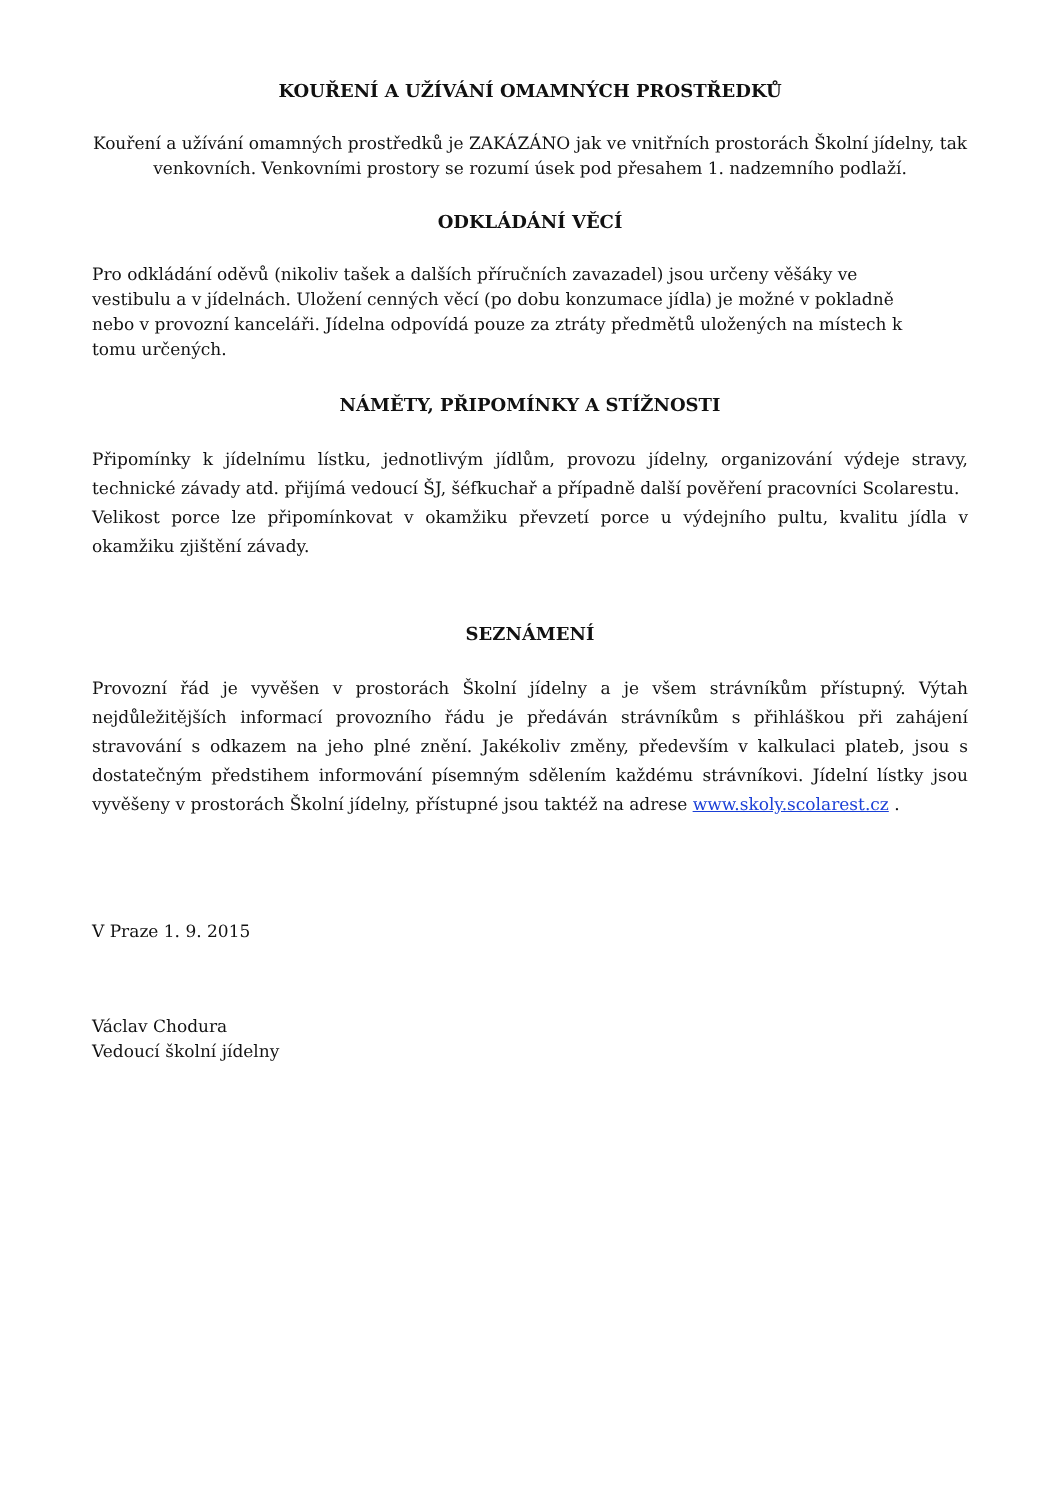KOUŘENÍ A UŽÍVÁNÍ OMAMNÝCH PROSTŘEDKŮ
Kouření a užívání omamných prostředků je ZAKÁZÁNO jak ve vnitřních prostorách Školní jídelny, tak venkovních. Venkovními prostory se rozumí úsek pod přesahem 1. nadzemního podlaží.
ODKLÁDÁNÍ VĚCÍ
Pro odkládání oděvů (nikoliv tašek a dalších příručních zavazadel) jsou určeny věšáky ve vestibulu a v jídelnách. Uložení cenných věcí (po dobu konzumace jídla) je možné v pokladně nebo v provozní kanceláři. Jídelna odpovídá pouze za ztráty předmětů uložených na místech k tomu určených.
NÁMĚTY, PŘIPOMÍNKY A STÍŽNOSTI
Připomínky k jídelnímu lístku, jednotlivým jídlům, provozu jídelny, organizování výdeje stravy, technické závady atd. přijímá vedoucí ŠJ, šéfkuchař a případně další pověření pracovníci Scolarestu.
Velikost porce lze připomínkovat v okamžiku převzetí porce u výdejního pultu, kvalitu jídla v okamžiku zjištění závady.
SEZNÁMENÍ
Provozní řád je vyvěšen v prostorách Školní jídelny a je všem strávníkům přístupný. Výtah nejdůležitějších informací provozního řádu je předáván strávníkům s přihláškou při zahájení stravování s odkazem na jeho plné znění. Jakékoliv změny, především v kalkulaci plateb, jsou s dostatečným předstihem informování písemným sdělením každému strávníkovi. Jídelní lístky jsou vyvěšeny v prostorách Školní jídelny, přístupné jsou taktéž na adrese www.skoly.scolarest.cz .
V Praze 1. 9. 2015
Václav Chodura
Vedoucí školní jídelny